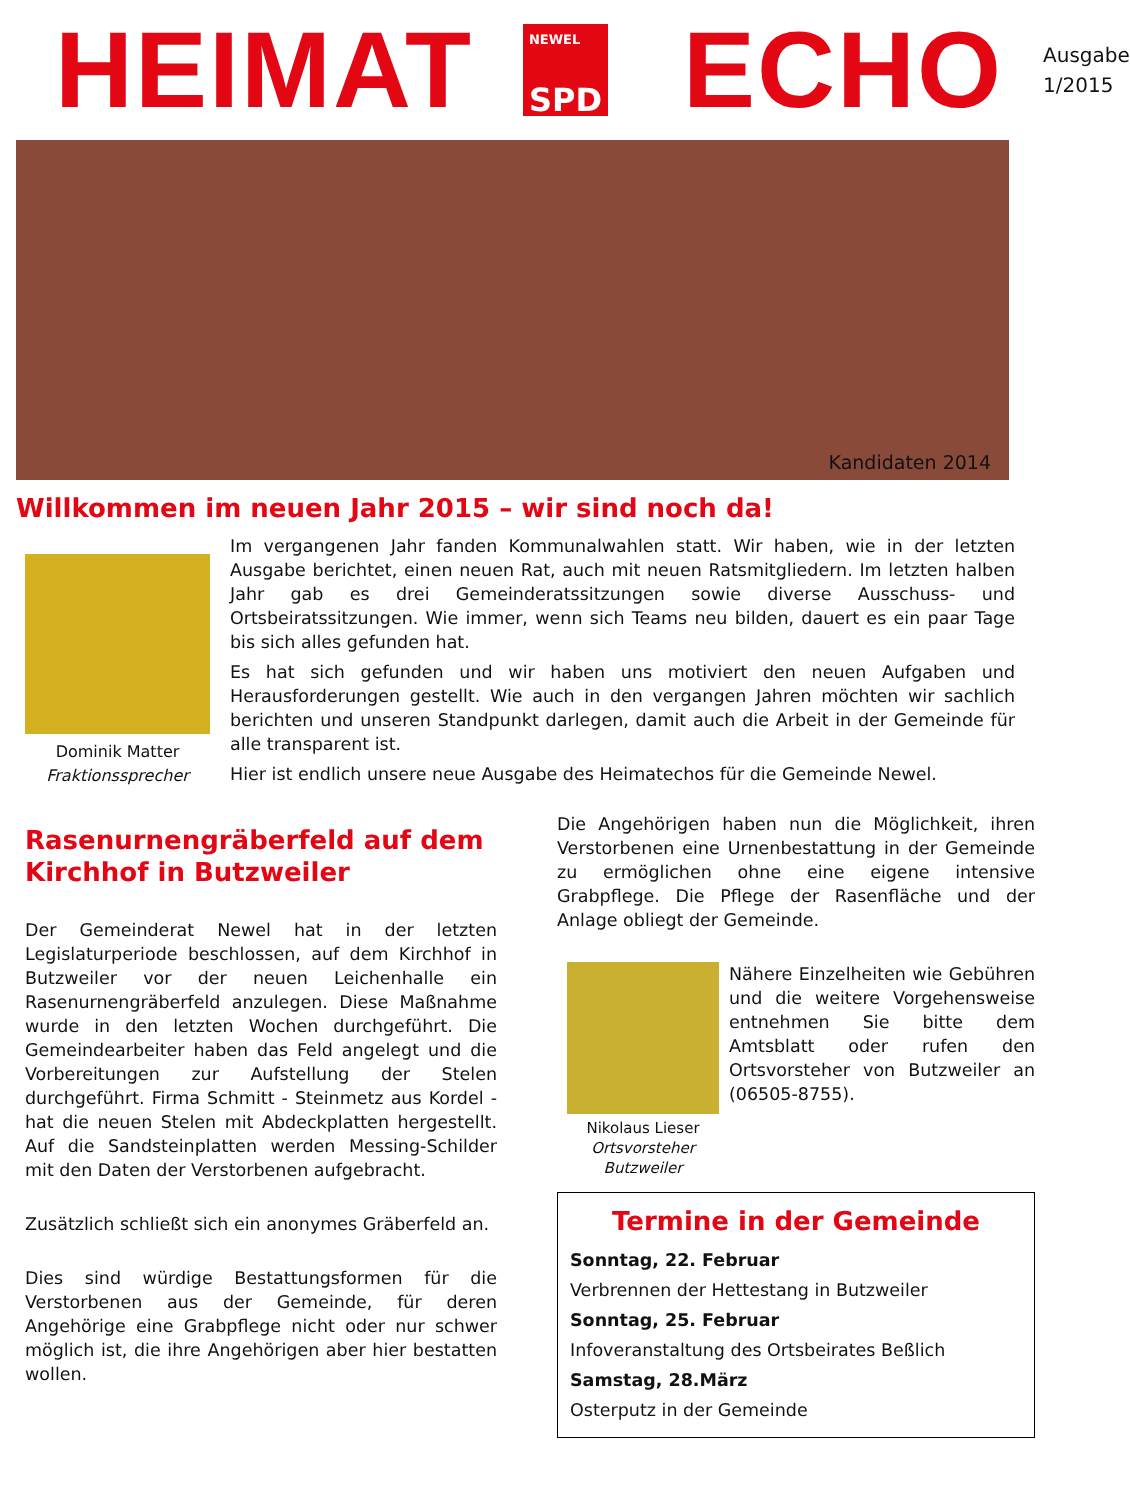HEIMAT
NEWEL
SPD
ECHO
Ausgabe
1/2015
Kandidaten 2014
Willkommen im neuen Jahr 2015 – wir sind noch da!
Dominik Matter
Fraktionssprecher
Im vergangenen Jahr fanden Kommunalwahlen statt. Wir haben, wie in der letzten Ausgabe berichtet, einen neuen Rat, auch mit neuen Ratsmitgliedern. Im letzten halben Jahr gab es drei Gemeinderatssitzungen sowie diverse Ausschuss- und Ortsbeiratssitzungen. Wie immer, wenn sich Teams neu bilden, dauert es ein paar Tage bis sich alles gefunden hat.
Es hat sich gefunden und wir haben uns motiviert den neuen Aufgaben und Herausforderungen gestellt. Wie auch in den vergangen Jahren möchten wir sachlich berichten und unseren Standpunkt darlegen, damit auch die Arbeit in der Gemeinde für alle transparent ist.
Hier ist endlich unsere neue Ausgabe des Heimatechos für die Gemeinde Newel.
Rasenurnengräberfeld auf dem Kirchhof in Butzweiler
Der Gemeinderat Newel hat in der letzten Legislaturperiode beschlossen, auf dem Kirchhof in Butzweiler vor der neuen Leichenhalle ein Rasenurnengräberfeld anzulegen. Diese Maßnahme wurde in den letzten Wochen durchgeführt. Die Gemeindearbeiter haben das Feld angelegt und die Vorbereitungen zur Aufstellung der Stelen durchgeführt. Firma Schmitt - Steinmetz aus Kordel - hat die neuen Stelen mit Abdeckplatten hergestellt. Auf die Sandsteinplatten werden Messing-Schilder mit den Daten der Verstorbenen aufgebracht.
Zusätzlich schließt sich ein anonymes Gräberfeld an.
Dies sind würdige Bestattungsformen für die Verstorbenen aus der Gemeinde, für deren Angehörige eine Grabpflege nicht oder nur schwer möglich ist, die ihre Angehörigen aber hier bestatten wollen.
Die Angehörigen haben nun die Möglichkeit, ihren Verstorbenen eine Urnenbestattung in der Gemeinde zu ermöglichen ohne eine eigene intensive Grabpflege. Die Pflege der Rasenfläche und der Anlage obliegt der Gemeinde.
Nikolaus Lieser
Ortsvorsteher
Butzweiler
Nähere Einzelheiten wie Gebühren und die weitere Vorgehensweise entnehmen Sie bitte dem Amtsblatt oder rufen den Ortsvorsteher von Butzweiler an (06505-8755).
Termine in der Gemeinde
Sonntag, 22. Februar
Verbrennen der Hettestang in Butzweiler
Sonntag, 25. Februar
Infoveranstaltung des Ortsbeirates Beßlich
Samstag, 28.März
Osterputz in der Gemeinde